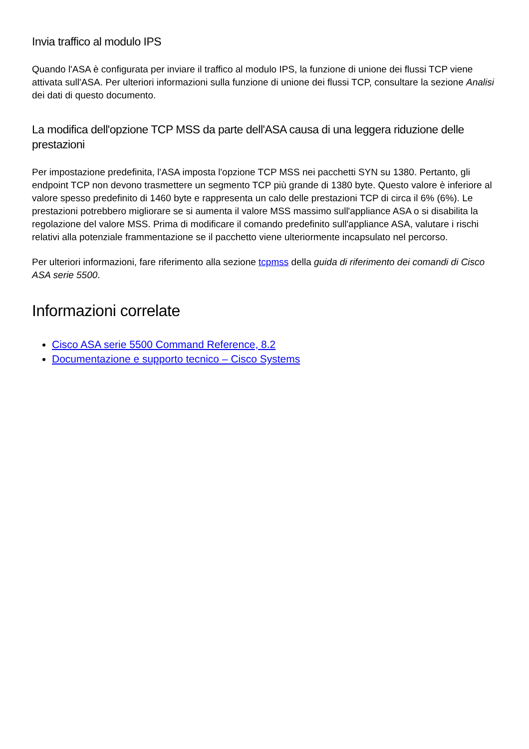Invia traffico al modulo IPS
Quando l'ASA è configurata per inviare il traffico al modulo IPS, la funzione di unione dei flussi TCP viene attivata sull'ASA. Per ulteriori informazioni sulla funzione di unione dei flussi TCP, consultare la sezione Analisi dei dati di questo documento.
La modifica dell'opzione TCP MSS da parte dell'ASA causa di una leggera riduzione delle prestazioni
Per impostazione predefinita, l'ASA imposta l'opzione TCP MSS nei pacchetti SYN su 1380. Pertanto, gli endpoint TCP non devono trasmettere un segmento TCP più grande di 1380 byte. Questo valore è inferiore al valore spesso predefinito di 1460 byte e rappresenta un calo delle prestazioni TCP di circa il 6% (6%). Le prestazioni potrebbero migliorare se si aumenta il valore MSS massimo sull'appliance ASA o si disabilita la regolazione del valore MSS. Prima di modificare il comando predefinito sull'appliance ASA, valutare i rischi relativi alla potenziale frammentazione se il pacchetto viene ulteriormente incapsulato nel percorso.
Per ulteriori informazioni, fare riferimento alla sezione tcpmss della guida di riferimento dei comandi di Cisco ASA serie 5500.
Informazioni correlate
Cisco ASA serie 5500 Command Reference, 8.2
Documentazione e supporto tecnico – Cisco Systems